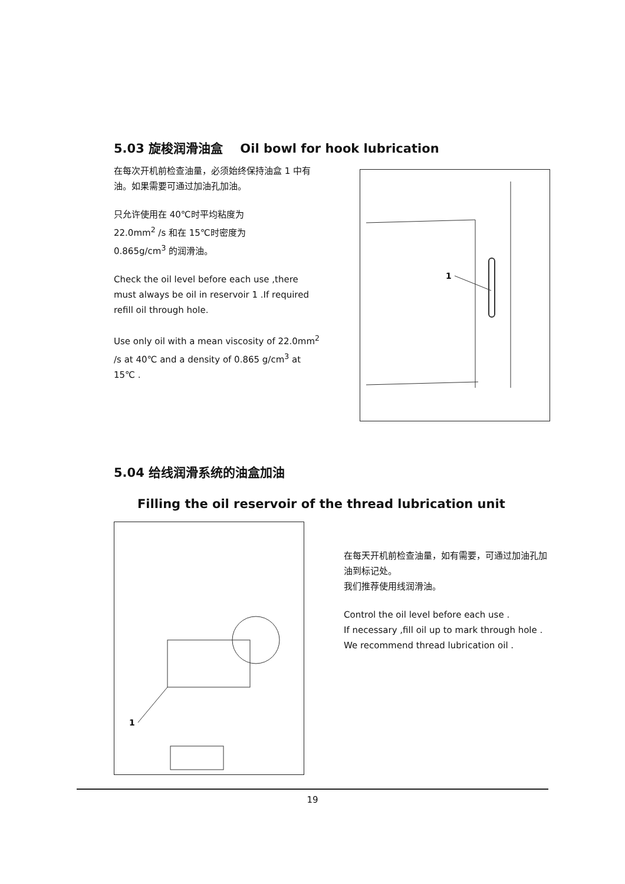5.03 旋梭润滑油盒 Oil bowl for hook lubrication
在每次开机前检查油量，必须始终保持油盒 1 中有油。如果需要可通过加油孔加油。
只允许使用在 40℃时平均粘度为
22.0mm<sup>2</sup> /s 和在 15℃时密度为
0.865g/cm<sup>3</sup> 的润滑油。
Check the oil level before each use ,there must always be oil in reservoir 1 .If required refill oil through hole.
Use only oil with a mean viscosity of 22.0mm<sup>2</sup> /s at 40℃ and a density of 0.865 g/cm<sup>3</sup> at 15℃ .
1
5.04 给线润滑系统的油盒加油
Filling the oil reservoir of the thread lubrication unit
1
在每天开机前检查油量，如有需要，可通过加油孔加油到标记处。
我们推荐使用线润滑油。
Control the oil level before each use .
If necessary ,fill oil up to mark through hole .
We recommend thread lubrication oil .
19